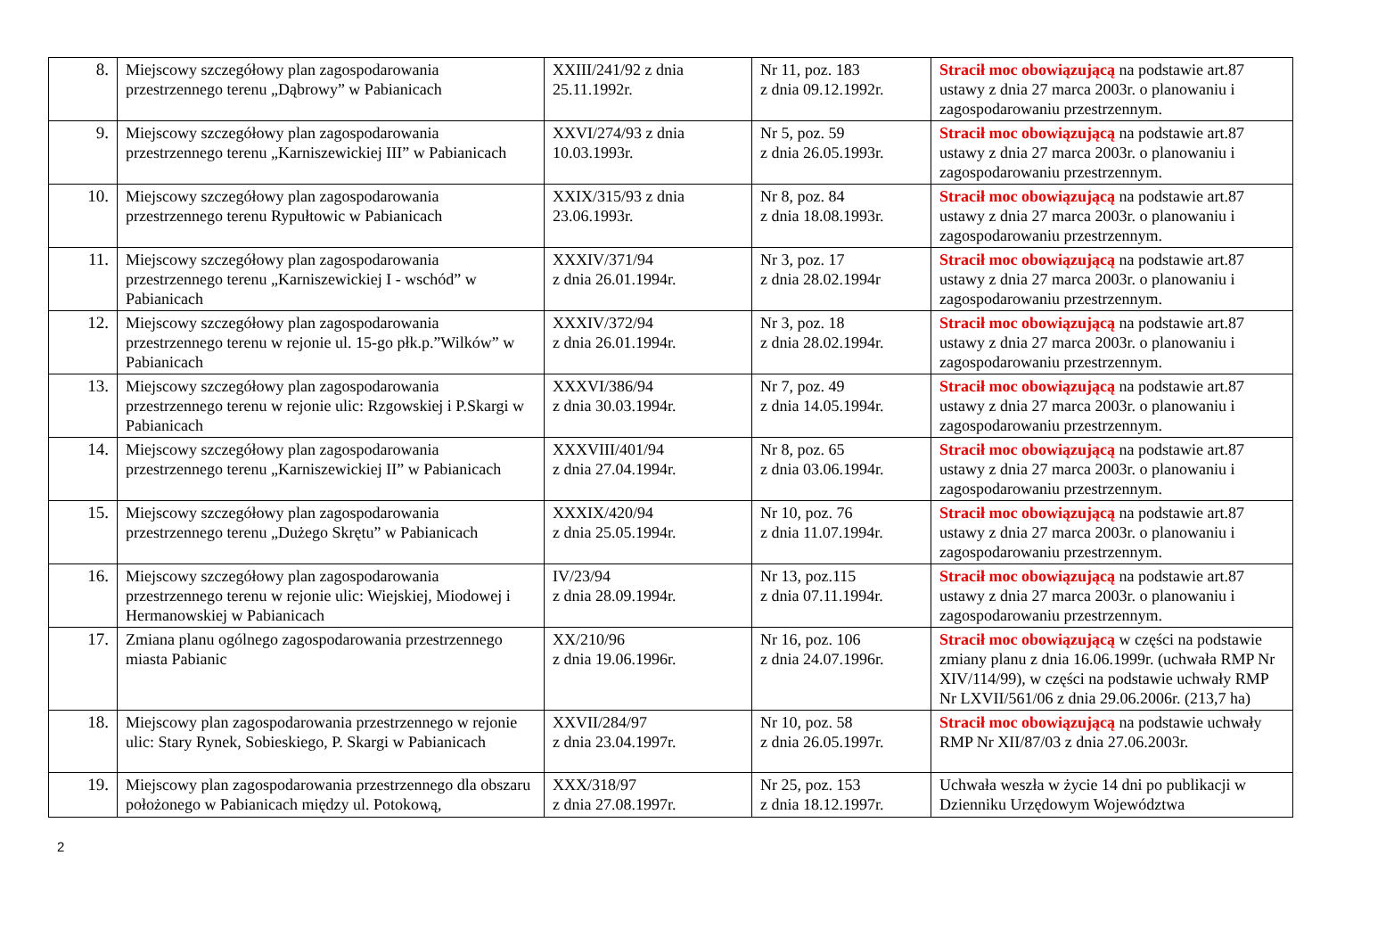| 8. | Miejscowy szczegółowy plan zagospodarowania przestrzennego terenu „Dąbrowy” w Pabianicach | XXIII/241/92 z dnia 25.11.1992r. | Nr 11, poz. 183 z dnia 09.12.1992r. | Stracił moc obowiązującą na podstawie art.87 ustawy z dnia 27 marca 2003r. o planowaniu i zagospodarowaniu przestrzennym. |
| 9. | Miejscowy szczegółowy plan zagospodarowania przestrzennego terenu „Karniszewickiej III” w Pabianicach | XXVI/274/93 z dnia 10.03.1993r. | Nr 5, poz. 59 z dnia 26.05.1993r. | Stracił moc obowiązującą na podstawie art.87 ustawy z dnia 27 marca 2003r. o planowaniu i zagospodarowaniu przestrzennym. |
| 10. | Miejscowy szczegółowy plan zagospodarowania przestrzennego terenu Rypułtowic w Pabianicach | XXIX/315/93 z dnia 23.06.1993r. | Nr 8, poz. 84 z dnia 18.08.1993r. | Stracił moc obowiązującą na podstawie art.87 ustawy z dnia 27 marca 2003r. o planowaniu i zagospodarowaniu przestrzennym. |
| 11. | Miejscowy szczegółowy plan zagospodarowania przestrzennego terenu „Karniszewickiej I - wschód” w Pabianicach | XXXIV/371/94 z dnia 26.01.1994r. | Nr 3, poz. 17 z dnia 28.02.1994r | Stracił moc obowiązującą na podstawie art.87 ustawy z dnia 27 marca 2003r. o planowaniu i zagospodarowaniu przestrzennym. |
| 12. | Miejscowy szczegółowy plan zagospodarowania przestrzennego terenu w rejonie ul. 15-go płk.p.”Wilków” w Pabianicach | XXXIV/372/94 z dnia 26.01.1994r. | Nr 3, poz. 18 z dnia 28.02.1994r. | Stracił moc obowiązującą na podstawie art.87 ustawy z dnia 27 marca 2003r. o planowaniu i zagospodarowaniu przestrzennym. |
| 13. | Miejscowy szczegółowy plan zagospodarowania przestrzennego terenu w rejonie ulic: Rzgowskiej i P.Skargi w Pabianicach | XXXVI/386/94 z dnia 30.03.1994r. | Nr 7, poz. 49 z dnia 14.05.1994r. | Stracił moc obowiązującą na podstawie art.87 ustawy z dnia 27 marca 2003r. o planowaniu i zagospodarowaniu przestrzennym. |
| 14. | Miejscowy szczegółowy plan zagospodarowania przestrzennego terenu „Karniszewickiej II” w Pabianicach | XXXVIII/401/94 z dnia 27.04.1994r. | Nr 8, poz. 65 z dnia 03.06.1994r. | Stracił moc obowiązującą na podstawie art.87 ustawy z dnia 27 marca 2003r. o planowaniu i zagospodarowaniu przestrzennym. |
| 15. | Miejscowy szczegółowy plan zagospodarowania przestrzennego terenu „Dużego Skrętu” w Pabianicach | XXXIX/420/94 z dnia 25.05.1994r. | Nr 10, poz. 76 z dnia 11.07.1994r. | Stracił moc obowiązującą na podstawie art.87 ustawy z dnia 27 marca 2003r. o planowaniu i zagospodarowaniu przestrzennym. |
| 16. | Miejscowy szczegółowy plan zagospodarowania przestrzennego terenu w rejonie ulic: Wiejskiej, Miodowej i Hermanowskiej w Pabianicach | IV/23/94 z dnia 28.09.1994r. | Nr 13, poz.115 z dnia 07.11.1994r. | Stracił moc obowiązującą na podstawie art.87 ustawy z dnia 27 marca 2003r. o planowaniu i zagospodarowaniu przestrzennym. |
| 17. | Zmiana planu ogólnego zagospodarowania przestrzennego miasta Pabianic | XX/210/96 z dnia 19.06.1996r. | Nr 16, poz. 106 z dnia 24.07.1996r. | Stracił moc obowiązującą w części na podstawie zmiany planu z dnia 16.06.1999r. (uchwała RMP Nr XIV/114/99), w części na podstawie uchwały RMP Nr LXVII/561/06 z dnia 29.06.2006r. (213,7 ha) |
| 18. | Miejscowy plan zagospodarowania przestrzennego w rejonie ulic: Stary Rynek, Sobieskiego, P. Skargi w Pabianicach | XXVII/284/97 z dnia 23.04.1997r. | Nr 10, poz. 58 z dnia 26.05.1997r. | Stracił moc obowiązującą na podstawie uchwały RMP Nr XII/87/03 z dnia 27.06.2003r. |
| 19. | Miejscowy plan zagospodarowania przestrzennego dla obszaru położonego w Pabianicach między ul. Potokową, | XXX/318/97 z dnia 27.08.1997r. | Nr 25, poz. 153 z dnia 18.12.1997r. | Uchwała weszła w życie 14 dni po publikacji w Dzienniku Urzędowym Województwa |
2